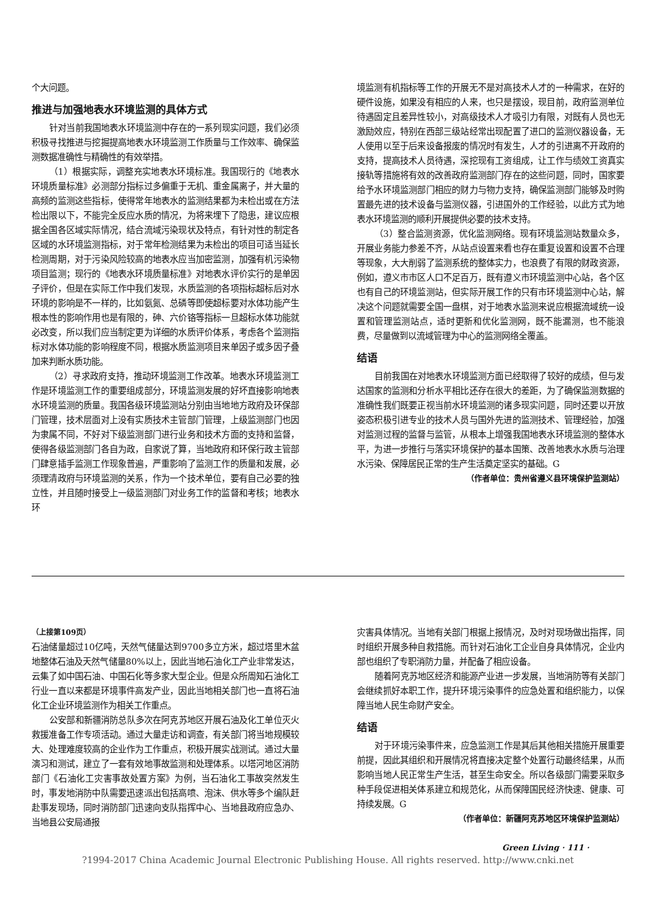个大问题。
推进与加强地表水环境监测的具体方式
针对当前我国地表水环境监测中存在的一系列现实问题，我们必须积极寻找推进与挖掘提高地表水环境监测工作质量与工作效率、确保监测数据准确性与精确性的有效举措。
（1）根据实际，调整充实地表水环境标准。我国现行的《地表水环境质量标准》必测部分指标过多偏重于无机、重金属离子，并大量的高频的监测这些指标，使得常年地表水的监测结果都为未检出或在方法检出限以下，不能完全反应水质的情况，为将来埋下了隐患，建议应根据全国各区域实际情况，结合流域污染现状及特点，有针对性的制定各区域的水环境监测指标，对于常年检测结果为未检出的项目可适当延长检测周期，对于污染风险较高的地表水应当加密监测，加强有机污染物项目监测；现行的《地表水环境质量标准》对地表水评价实行的是单因子评价，但是在实际工作中我们发现，水质监测的各项指标超标后对水环境的影响是不一样的，比如氨氮、总磷等即使超标要对水体功能产生根本性的影响作用也是有限的，砷、六价铬等指标一旦超标水体功能就必改变，所以我们应当制定更为详细的水质评价体系，考虑各个监测指标对水体功能的影响程度不同，根据水质监测项目来单因子或多因子叠加来判断水质功能。
（2）寻求政府支持，推动环境监测工作改革。地表水环境监测工作是环境监测工作的重要组成部分，环境监测发展的好坏直接影响地表水环境监测的质量。我国各级环境监测站分别由当地地方政府及环保部门管理，技术层面对上没有实质技术主管部门管理，上级监测部门也因为隶属不同，不好对下级监测部门进行业务和技术方面的支持和监督，使得各级监测部门各自为政，自家说了算，当地政府和环保行政主管部门肆意插手监测工作现象普遍，严重影响了监测工作的质量和发展，必须理清政府与环境监测的关系，作为一个技术单位，要有自己必要的独立性，并且随时接受上一级监测部门对业务工作的监督和考核；地表水环
境监测有机指标等工作的开展无不是对高技术人才的一种需求，在好的硬件设施，如果没有相应的人来，也只是摆设，现目前，政府监测单位待遇固定且差异性较小，对高级技术人才吸引力有限，对既有人员也无激励效应，特别在西部三级站经常出现配置了进口的监测仪器设备，无人使用以至于后来设备报废的情况时有发生，人才的引进离不开政府的支持，提高技术人员待遇，深挖现有工资组成，让工作与绩效工资真实接轨等措施将有效的改善政府监测部门存在的这些问题，同时，国家要给予水环境监测部门相应的财力与物力支持，确保监测部门能够及时购置最先进的技术设备与监测仪器，引进国外的工作经验，以此方式为地表水环境监测的顺利开展提供必要的技术支持。
（3）整合监测资源，优化监测网络。现有环境监测站数量众多，开展业务能力参差不齐，从站点设置来看也存在重复设置和设置不合理等现象，大大削弱了监测系统的整体实力，也浪费了有限的财政资源，例如，遵义市市区人口不足百万，既有遵义市环境监测中心站，各个区也有自己的环境监测站，但实际开展工作的只有市环境监测中心站，解决这个问题就需要全国一盘棋，对于地表水监测来说应根据流域统一设置和管理监测站点，适时更新和优化监测网，既不能漏测，也不能浪费，尽量做到以流域管理为中心的监测网络全覆盖。
结语
目前我国在对地表水环境监测方面已经取得了较好的成绩，但与发达国家的监测和分析水平相比还存在很大的差距，为了确保监测数据的准确性我们既要正视当前水环境监测的诸多现实问题，同时还要以开放姿态积极引进专业的技术人员与国外先进的监测技术、管理经验，加强对监测过程的监督与监管，从根本上增强我国地表水环境监测的整体水平，为进一步推行与落实环境保护的基本国策、改善地表水水质与治理水污染、保障居民正常的生产生活奠定坚实的基础。G
（作者单位：贵州省遵义县环境保护监测站）
（上接第109页）
石油储量超过10亿吨，天然气储量达到9700多立方米，超过塔里木盆地整体石油及天然气储量80%以上，因此当地石油化工产业非常发达，云集了如中国石油、中国石化等多家大型企业。但是众所周知石油化工行业一直以来都是环境事件高发产业，因此当地相关部门也一直将石油化工企业环境监测作为相关工作重点。
公安部和新疆消防总队多次在阿克苏地区开展石油及化工单位灭火救援准备工作专项活动。通过大量走访和调查，有关部门将当地规模较大、处理难度较高的企业作为工作重点，积极开展实战测试。通过大量演习和测试，建立了一套有效地事故监测和处理体系。以塔河地区消防部门《石油化工灾害事故处置方案》为例，当石油化工事故突然发生时，事发地消防中队需要迅速派出包括高喷、泡沫、供水等多个编队赶赴事发现场，同时消防部门迅速向支队指挥中心、当地县政府应急办、当地县公安局通报
灾害具体情况。当地有关部门根据上报情况，及时对现场做出指挥，同时组织开展多种自救措施。而针对石油化工企业自身具体情况，企业内部也组织了专职消防力量，并配备了相应设备。
随着阿克苏地区经济和能源产业进一步发展，当地消防等有关部门会继续抓好本职工作，提升环境污染事件的应急处置和组织能力，以保障当地人民生命财产安全。
结语
对于环境污染事件来，应急监测工作是其后其他相关措施开展重要前提，因此其组织和开展情况将直接决定整个处置行动最终结果，从而影响当地人民正常生产生活，甚至生命安全。所以各级部门需要采取多种手段促进相关体系建立和规范化，从而保障国民经济快速、健康、可持续发展。G
（作者单位：新疆阿克苏地区环境保护监测站）
Green Living · 111 ·
?1994-2017 China Academic Journal Electronic Publishing House. All rights reserved. http://www.cnki.net